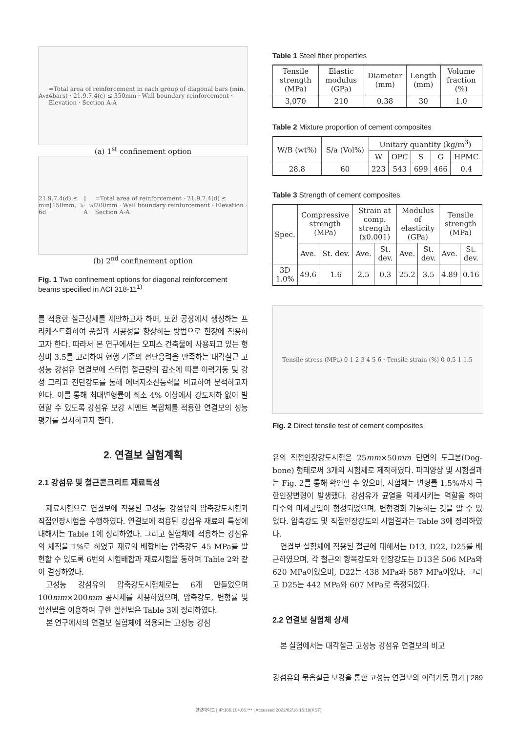A<sub>vd</sub>=Total area of reinforcement in each group of diagonal bars (min. 4bars) · 21.9.7.4(c) ≤ 350mm · Wall boundary reinforcement · Elevation · Section A-A
(a) 1<sup>st</sup> confinement option
21.9.7.4(d) ≤ min[150mm, 6d<sub>b</sub>] · A<sub>vd</sub>=Total area of reinforcement · 21.9.7.4(d) ≤ 200mm · Wall boundary reinforcement · Elevation · Section A-A
(b) 2<sup>nd</sup> confinement option
Fig. 1 Two confinement options for diagonal reinforcement beams specified in ACI 318-11<sup>1)</sup>
를 적용한 철근상세를 제안하고자 하며, 또한 공장에서 생성하는 프리캐스트화하여 품질과 시공성을 향상하는 방법으로 현장에 적용하고자 한다. 따라서 본 연구에서는 오피스 건축물에 사용되고 있는 형상비 3.5를 고려하여 현행 기준의 전단응력을 만족하는 대각철근 고성능 강섬유 연결보에 스터럽 철근량의 감소에 따른 이력거동 및 강성 그리고 전단강도를 통해 에너지소산능력을 비교하여 분석하고자 한다. 이를 통해 최대변형률이 최소 4% 이상에서 강도저하 없이 발현할 수 있도록 강섬유 보강 시멘트 복합체를 적용한 연결보의 성능 평가를 실시하고자 한다.
2. 연결보 실험계획
2.1 강섬유 및 철근콘크리트 재료특성
재료시험으로 연결보에 적용된 고성능 강섬유의 압축강도시험과 직접인장시험을 수행하였다. 연결보에 적용된 강섬유 재료의 특성에 대해서는 Table 1에 정리하였다. 그리고 실험체에 적용하는 강섬유의 체적을 1%로 하였고 재료의 배합비는 압축강도 45 MPa를 발현할 수 있도록 6번의 시험배합과 재료시험을 통하여 Table 2와 같이 결정하였다.
고성능 강섬유의 압축강도시험체로는 6개 만들었으며 100mm×200mm 공시체를 사용하였으며, 압축강도, 변형률 및 할선법을 이용하여 구한 할선법은 Table 3에 정리하였다.
본 연구에서의 연결보 실험체에 적용되는 고성능 강섬
Table 1 Steel fiber properties
| Tensile strength (MPa) | Elastic modulus (GPa) | Diameter (mm) | Length (mm) | Volume fraction (%) |
| --- | --- | --- | --- | --- |
| 3,070 | 210 | 0.38 | 30 | 1.0 |
Table 2 Mixture proportion of cement composites
| W/B (wt%) | S/a (Vol%) | Unitary quantity (kg/m<sup>3</sup>) | | | | |
| --- | --- | --- | --- | --- | --- | --- |
| | | W | OPC | S | G | HPMC |
| 28.8 | 60 | 223 | 543 | 699 | 466 | 0.4 |
Table 3 Strength of cement composites
| Spec. | Compressive strength (MPa) | | Strain at comp. strength (x0.001) | | Modulus of elasticity (GPa) | | Tensile strength (MPa) | |
| --- | --- | --- | --- | --- | --- | --- | --- | --- |
| | Ave. | St. dev. | Ave. | St. dev. | Ave. | St. dev. | Ave. | St. dev. |
| 3D 1.0% | 49.6 | 1.6 | 2.5 | 0.3 | 25.2 | 3.5 | 4.89 | 0.16 |
Tensile stress (MPa) 0 1 2 3 4 5 6 · Tensile strain (%) 0 0.5 1 1.5
Fig. 2 Direct tensile test of cement composites
유의 직접인장강도시험은 25mm×50mm 단면의 도그본(Dog-bone) 형태로써 3개의 시험체로 제작하였다. 파괴양상 및 시험결과는 Fig. 2를 통해 확인할 수 있으며, 시험체는 변형률 1.5%까지 극한인장변형이 발생했다. 강섬유가 균열을 억제시키는 역할을 하여 다수의 미세균열이 형성되었으며, 변형경화 거동하는 것을 알 수 있었다. 압축강도 및 직접인장강도의 시험결과는 Table 3에 정리하였다.
연결보 실험체에 적용된 철근에 대해서는 D13, D22, D25를 배근하였으며, 각 철근의 항복강도와 인장강도는 D13은 506 MPa와 620 MPa이었으며, D22는 438 MPa와 587 MPa이었다. 그리고 D25는 442 MPa와 607 MPa로 측정되었다.
2.2 연결보 실험체 상세
본 실험에서는 대각철근 고성능 강섬유 연결보의 비교
강섬유와 묶음철근 보강을 통한 고성능 연결보의 이력거동 평가 | 289
한양대학교 | IP:166.104.66.*** | Accessed 2022/02/18 16:18(KST)